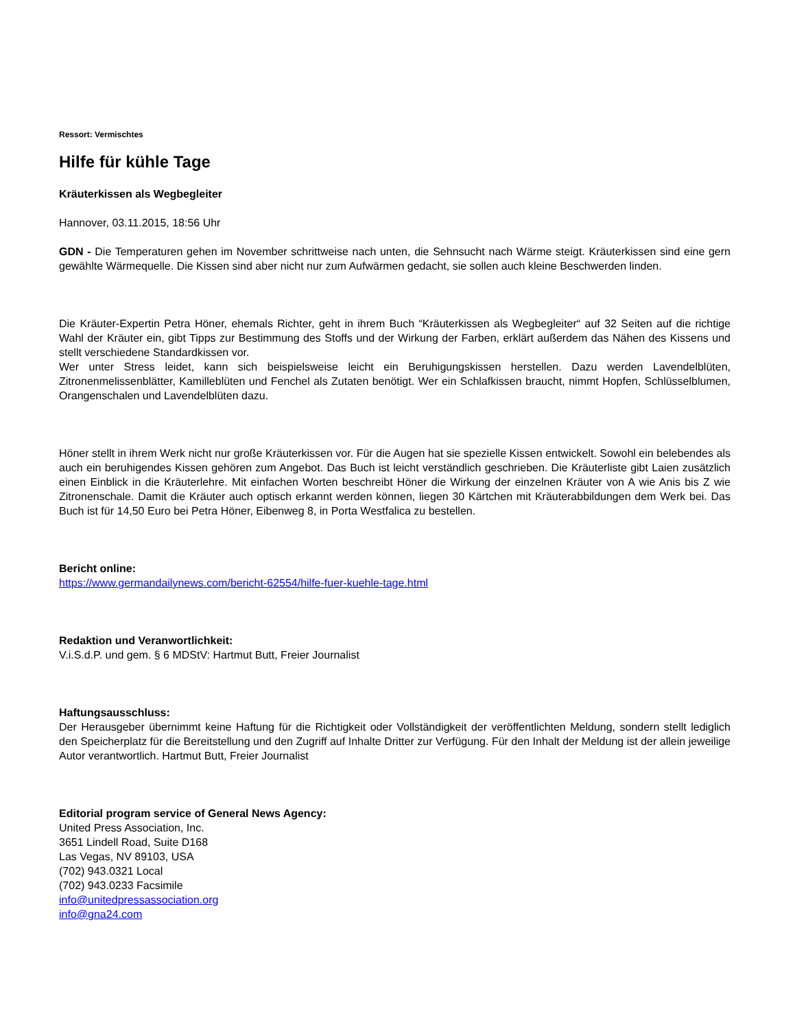Ressort: Vermischtes
Hilfe für kühle Tage
Kräuterkissen als Wegbegleiter
Hannover, 03.11.2015, 18:56 Uhr
GDN - Die Temperaturen gehen im November schrittweise nach unten, die Sehnsucht nach Wärme steigt. Kräuterkissen sind eine gern gewählte Wärmequelle. Die Kissen sind aber nicht nur zum Aufwärmen gedacht, sie sollen auch kleine Beschwerden linden.
Die Kräuter-Expertin Petra Höner, ehemals Richter, geht in ihrem Buch “Kräuterkissen als Wegbegleiter“ auf 32 Seiten auf die richtige Wahl der Kräuter ein, gibt Tipps zur Bestimmung des Stoffs und der Wirkung der Farben, erklärt außerdem das Nähen des Kissens und stellt verschiedene Standardkissen vor.
Wer unter Stress leidet, kann sich beispielsweise leicht ein Beruhigungskissen herstellen. Dazu werden Lavendelblüten, Zitronenmelissenblätter, Kamilleblüten und Fenchel als Zutaten benötigt. Wer ein Schlafkissen braucht, nimmt Hopfen, Schlüsselblumen, Orangenschalen und Lavendelblüten dazu.
Höner stellt in ihrem Werk nicht nur große Kräuterkissen vor. Für die Augen hat sie spezielle Kissen entwickelt. Sowohl ein belebendes als auch ein beruhigendes Kissen gehören zum Angebot. Das Buch ist leicht verständlich geschrieben. Die Kräuterliste gibt Laien zusätzlich einen Einblick in die Kräuterlehre. Mit einfachen Worten beschreibt Höner die Wirkung der einzelnen Kräuter von A wie Anis bis Z wie Zitronenschale. Damit die Kräuter auch optisch erkannt werden können, liegen 30 Kärtchen mit Kräuterabbildungen dem Werk bei. Das Buch ist für 14,50 Euro bei Petra Höner, Eibenweg 8, in Porta Westfalica zu bestellen.
Bericht online:
https://www.germandailynews.com/bericht-62554/hilfe-fuer-kuehle-tage.html
Redaktion und Veranwortlichkeit:
V.i.S.d.P. und gem. § 6 MDStV: Hartmut Butt, Freier Journalist
Haftungsausschluss:
Der Herausgeber übernimmt keine Haftung für die Richtigkeit oder Vollständigkeit der veröffentlichten Meldung, sondern stellt lediglich den Speicherplatz für die Bereitstellung und den Zugriff auf Inhalte Dritter zur Verfügung. Für den Inhalt der Meldung ist der allein jeweilige Autor verantwortlich. Hartmut Butt, Freier Journalist
Editorial program service of General News Agency:
United Press Association, Inc.
3651 Lindell Road, Suite D168
Las Vegas, NV 89103, USA
(702) 943.0321 Local
(702) 943.0233 Facsimile
info@unitedpressassociation.org
info@gna24.com